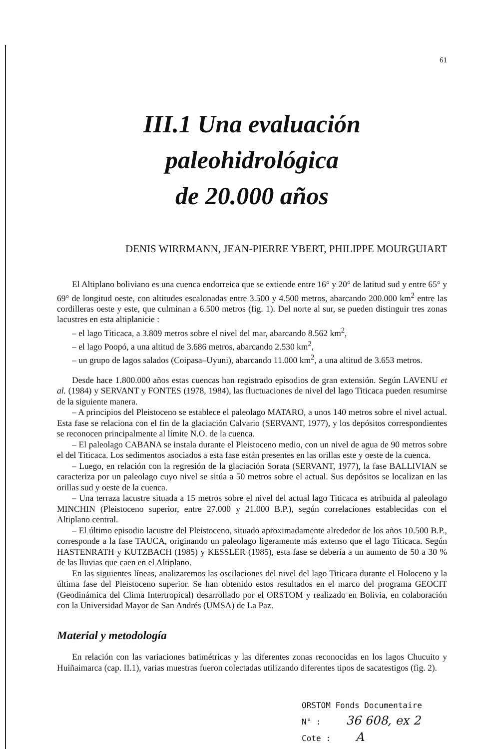61
III.1 Una evaluación paleohidrológica
de 20.000 años
DENIS WIRRMANN, JEAN-PIERRE YBERT, PHILIPPE MOURGUIART
El Altiplano boliviano es una cuenca endorreica que se extiende entre 16° y 20° de latitud sud y entre 65° y 69° de longitud oeste, con altitudes escalonadas entre 3.500 y 4.500 metros, abarcando 200.000 km<sup>2</sup> entre las cordilleras oeste y este, que culminan a 6.500 metros (fig. 1). Del norte al sur, se pueden distinguir tres zonas lacustres en esta altiplanicie :
– el lago Titicaca, a 3.809 metros sobre el nivel del mar, abarcando 8.562 km<sup>2</sup>,
– el lago Poopó, a una altitud de 3.686 metros, abarcando 2.530 km<sup>2</sup>,
– un grupo de lagos salados (Coipasa–Uyuni), abarcando 11.000 km<sup>2</sup>, a una altitud de 3.653 metros.
Desde hace 1.800.000 años estas cuencas han registrado episodios de gran extensión. Según LAVENU et al. (1984) y SERVANT y FONTES (1978, 1984), las fluctuaciones de nivel del lago Titicaca pueden resumirse de la siguiente manera.
– A principios del Pleistoceno se establece el paleolago MATARO, a unos 140 metros sobre el nivel actual. Esta fase se relaciona con el fin de la glaciación Calvario (SERVANT, 1977), y los depósitos correspondientes se reconocen principalmente al límite N.O. de la cuenca.
– El paleolago CABANA se instala durante el Pleistoceno medio, con un nivel de agua de 90 metros sobre el del Titicaca. Los sedimentos asociados a esta fase están presentes en las orillas este y oeste de la cuenca.
– Luego, en relación con la regresión de la glaciación Sorata (SERVANT, 1977), la fase BALLIVIAN se caracteriza por un paleolago cuyo nivel se sitúa a 50 metros sobre el actual. Sus depósitos se localizan en las orillas sud y oeste de la cuenca.
– Una terraza lacustre situada a 15 metros sobre el nivel del actual lago Titicaca es atribuida al paleolago MINCHIN (Pleistoceno superior, entre 27.000 y 21.000 B.P.), según correlaciones establecidas con el Altiplano central.
– El último episodio lacustre del Pleistoceno, situado aproximadamente alrededor de los años 10.500 B.P., corresponde a la fase TAUCA, originando un paleolago ligeramente más extenso que el lago Titicaca. Según HASTENRATH y KUTZBACH (1985) y KESSLER (1985), esta fase se debería a un aumento de 50 a 30 % de las lluvias que caen en el Altiplano.
En las siguientes líneas, analizaremos las oscilaciones del nivel del lago Titicaca durante el Holoceno y la última fase del Pleistoceno superior. Se han obtenido estos resultados en el marco del programa GEOCIT (Geodinámica del Clima Intertropical) desarrollado por el ORSTOM y realizado en Bolivia, en colaboración con la Universidad Mayor de San Andrés (UMSA) de La Paz.
Material y metodología
En relación con las variaciones batimétricas y las diferentes zonas reconocidas en los lagos Chucuito y Huiñaimarca (cap. II.1), varias muestras fueron colectadas utilizando diferentes tipos de sacatestigos (fig. 2).
ORSTOM Fonds Documentaire
N° : 36 608, ex 2
Cote : A